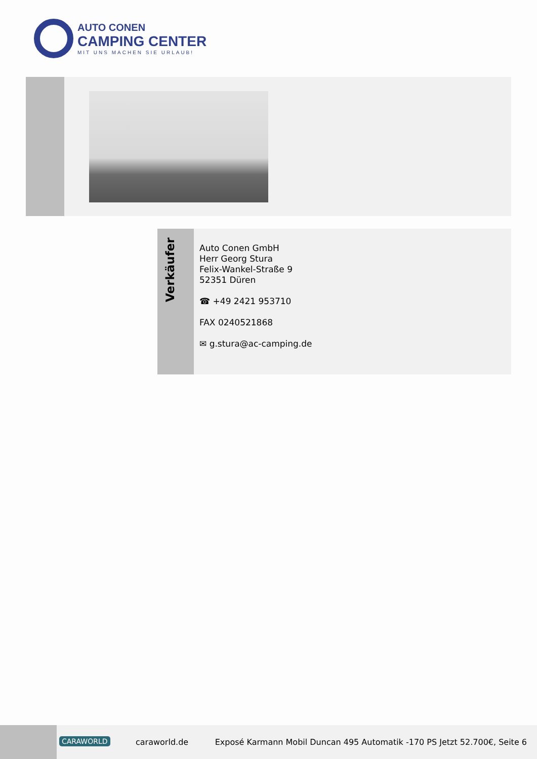AUTO CONEN
CAMPING CENTER
MIT UNS MACHEN SIE URLAUB!
Verkäufer
Auto Conen GmbH
Herr Georg Stura
Felix-Wankel-Straße 9
52351 Düren
☎ +49 2421 953710
FAX 0240521868
✉ g.stura@ac-camping.de
CARAWORLD caraworld.de Exposé Karmann Mobil Duncan 495 Automatik -170 PS Jetzt 52.700€, Seite 6